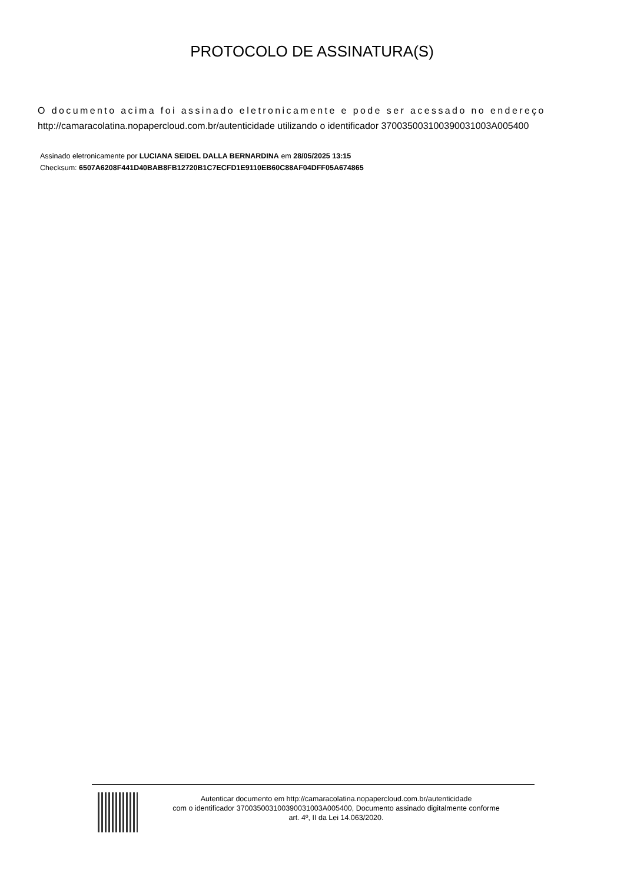PROTOCOLO DE ASSINATURA(S)
O documento acima foi assinado eletronicamente e pode ser acessado no endereço
http://camaracolatina.nopapercloud.com.br/autenticidade utilizando o identificador 370035003100390031003A005400
Assinado eletronicamente por LUCIANA SEIDEL DALLA BERNARDINA em 28/05/2025 13:15
Checksum: 6507A6208F441D40BAB8FB12720B1C7ECFD1E9110EB60C88AF04DFF05A674865
Autenticar documento em http://camaracolatina.nopapercloud.com.br/autenticidade
com o identificador 370035003100390031003A005400, Documento assinado digitalmente conforme
art. 4º, II da Lei 14.063/2020.